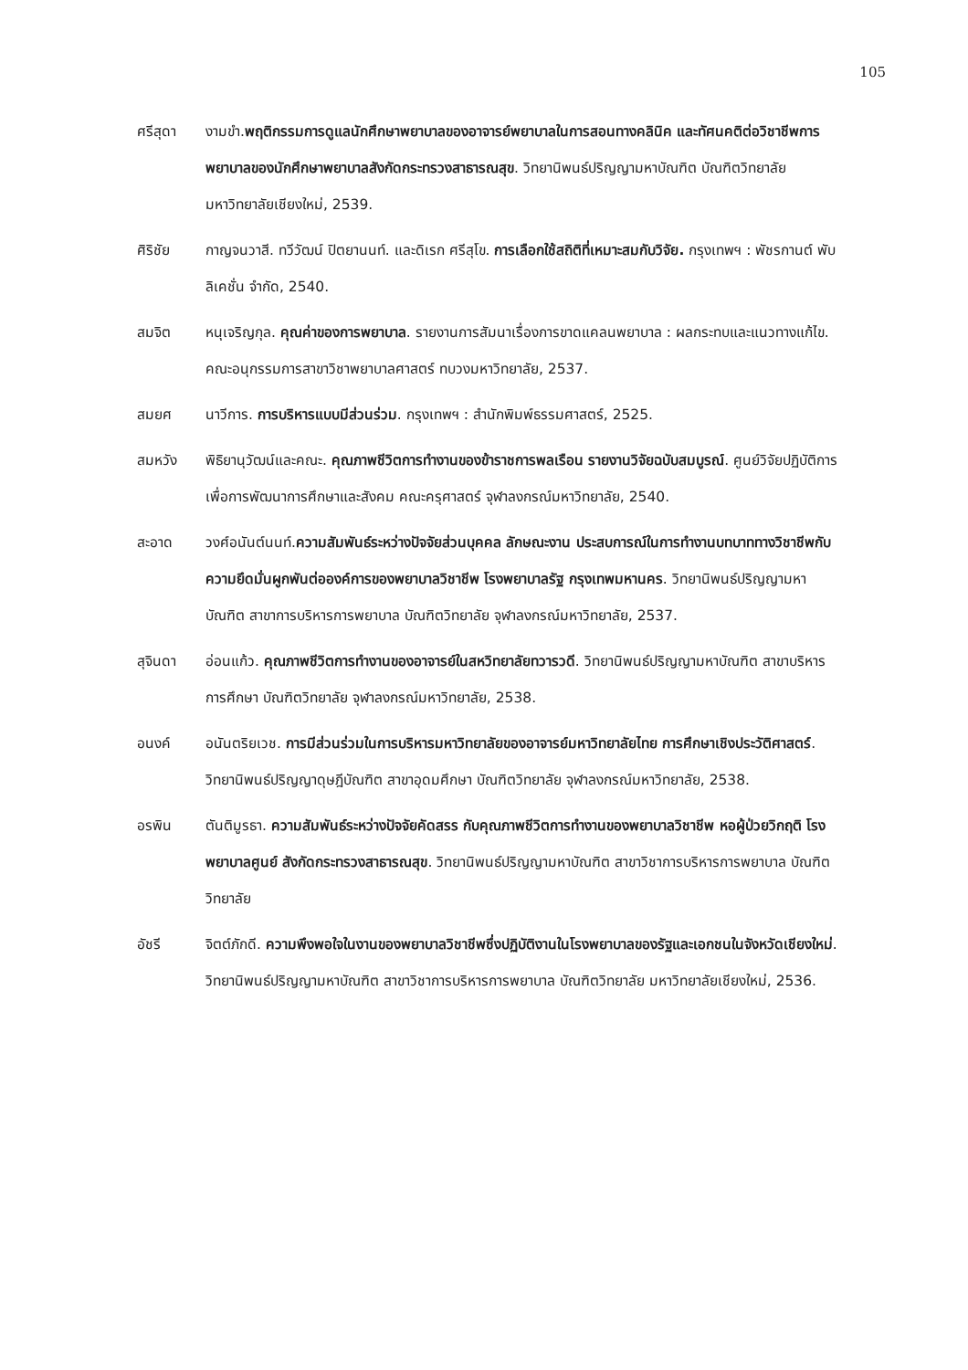105
ศรีสุดา งามขำ.พฤติกรรมการดูแลนักศึกษาพยาบาลของอาจารย์พยาบาลในการสอนทางคลินิค และทัศนคติต่อวิชาชีพการพยาบาลของนักศึกษาพยาบาลสังกัดกระทรวงสาธารณสุข. วิทยานิพนธ์ปริญญามหาบัณฑิต บัณฑิตวิทยาลัย มหาวิทยาลัยเชียงใหม่, 2539.
ศิริชัย กาญจนวาสี. ทวีวัฒน์ ปิตยานนท์. และดิเรก ศรีสุโข. การเลือกใช้สถิติที่เหมาะสมกับวิจัย. กรุงเทพฯ : พัชรกานต์ พับลิเคชั่น จำกัด, 2540.
สมจิต หนุเจริญกุล. คุณค่าของการพยาบาล. รายงานการสัมนาเรื่องการขาดแคลนพยาบาล : ผลกระทบและแนวทางแก้ไข. คณะอนุกรรมการสาขาวิชาพยาบาลศาสตร์ ทบวงมหาวิทยาลัย, 2537.
สมยศ นาวีการ. การบริหารแบบมีส่วนร่วม. กรุงเทพฯ : สำนักพิมพ์ธรรมศาสตร์, 2525.
สมหวัง พิธิยานุวัฒน์และคณะ. คุณภาพชีวิตการทำงานของข้าราชการพลเรือน รายงานวิจัยฉบับสมบูรณ์. ศูนย์วิจัยปฏิบัติการเพื่อการพัฒนาการศึกษาและสังคม คณะครุศาสตร์ จุฬาลงกรณ์มหาวิทยาลัย, 2540.
สะอาด วงศ์อนันต์นนท์.ความสัมพันธ์ระหว่างปัจจัยส่วนบุคคล ลักษณะงาน ประสบการณ์ในการทำงานบทบาททางวิชาชีพกับความยึดมั่นผูกพันต่อองค์การของพยาบาลวิชาชีพ โรงพยาบาลรัฐ กรุงเทพมหานคร. วิทยานิพนธ์ปริญญามหาบัณฑิต สาขาการบริหารการพยาบาล บัณฑิตวิทยาลัย จุฬาลงกรณ์มหาวิทยาลัย, 2537.
สุจินดา อ่อนแก้ว. คุณภาพชีวิตการทำงานของอาจารย์ในสหวิทยาลัยทวารวดี. วิทยานิพนธ์ปริญญามหาบัณฑิต สาขาบริหารการศึกษา บัณฑิตวิทยาลัย จุฬาลงกรณ์มหาวิทยาลัย, 2538.
อนงค์ อนันตริยเวช. การมีส่วนร่วมในการบริหารมหาวิทยาลัยของอาจารย์มหาวิทยาลัยไทย การศึกษาเชิงประวัติศาสตร์. วิทยานิพนธ์ปริญญาดุษฎีบัณฑิต สาขาอุดมศึกษา บัณฑิตวิทยาลัย จุฬาลงกรณ์มหาวิทยาลัย, 2538.
อรพิน ตันติมูรธา. ความสัมพันธ์ระหว่างปัจจัยคัดสรร กับคุณภาพชีวิตการทำงานของพยาบาลวิชาชีพ หอผู้ป่วยวิกฤติ โรงพยาบาลศูนย์ สังกัดกระทรวงสาธารณสุข. วิทยานิพนธ์ปริญญามหาบัณฑิต สาขาวิชาการบริหารการพยาบาล บัณฑิตวิทยาลัย
อัชรี จิตต์ภักดี. ความพึงพอใจในงานของพยาบาลวิชาชีพซึ่งปฏิบัติงานในโรงพยาบาลของรัฐและเอกชนในจังหวัดเชียงใหม่. วิทยานิพนธ์ปริญญามหาบัณฑิต สาขาวิชาการบริหารการพยาบาล บัณฑิตวิทยาลัย มหาวิทยาลัยเชียงใหม่, 2536.